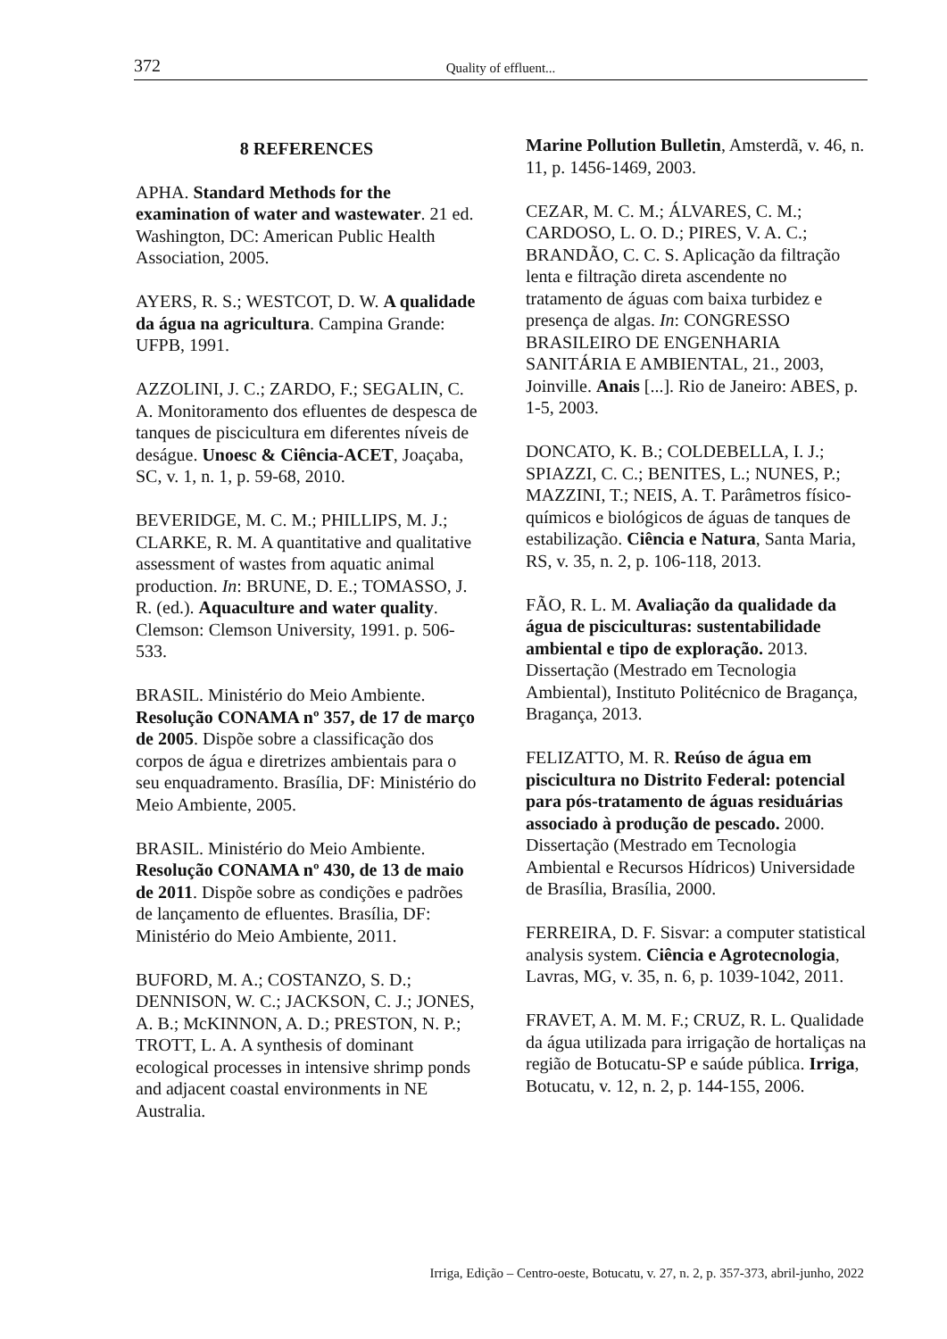372 Quality of effluent...
8 REFERENCES
APHA. Standard Methods for the examination of water and wastewater. 21 ed. Washington, DC: American Public Health Association, 2005.
AYERS, R. S.; WESTCOT, D. W. A qualidade da água na agricultura. Campina Grande: UFPB, 1991.
AZZOLINI, J. C.; ZARDO, F.; SEGALIN, C. A. Monitoramento dos efluentes de despesca de tanques de piscicultura em diferentes níveis de deságue. Unoesc & Ciência-ACET, Joaçaba, SC, v. 1, n. 1, p. 59-68, 2010.
BEVERIDGE, M. C. M.; PHILLIPS, M. J.; CLARKE, R. M. A quantitative and qualitative assessment of wastes from aquatic animal production. In: BRUNE, D. E.; TOMASSO, J. R. (ed.). Aquaculture and water quality. Clemson: Clemson University, 1991. p. 506-533.
BRASIL. Ministério do Meio Ambiente. Resolução CONAMA nº 357, de 17 de março de 2005. Dispõe sobre a classificação dos corpos de água e diretrizes ambientais para o seu enquadramento. Brasília, DF: Ministério do Meio Ambiente, 2005.
BRASIL. Ministério do Meio Ambiente. Resolução CONAMA nº 430, de 13 de maio de 2011. Dispõe sobre as condições e padrões de lançamento de efluentes. Brasília, DF: Ministério do Meio Ambiente, 2011.
BUFORD, M. A.; COSTANZO, S. D.; DENNISON, W. C.; JACKSON, C. J.; JONES, A. B.; McKINNON, A. D.; PRESTON, N. P.; TROTT, L. A. A synthesis of dominant ecological processes in intensive shrimp ponds and adjacent coastal environments in NE Australia.
Marine Pollution Bulletin, Amsterdã, v. 46, n. 11, p. 1456-1469, 2003.
CEZAR, M. C. M.; ÁLVARES, C. M.; CARDOSO, L. O. D.; PIRES, V. A. C.; BRANDÃO, C. C. S. Aplicação da filtração lenta e filtração direta ascendente no tratamento de águas com baixa turbidez e presença de algas. In: CONGRESSO BRASILEIRO DE ENGENHARIA SANITÁRIA E AMBIENTAL, 21., 2003, Joinville. Anais [...]. Rio de Janeiro: ABES, p. 1-5, 2003.
DONCATO, K. B.; COLDEBELLA, I. J.; SPIAZZI, C. C.; BENITES, L.; NUNES, P.; MAZZINI, T.; NEIS, A. T. Parâmetros físico-químicos e biológicos de águas de tanques de estabilização. Ciência e Natura, Santa Maria, RS, v. 35, n. 2, p. 106-118, 2013.
FÃO, R. L. M. Avaliação da qualidade da água de pisciculturas: sustentabilidade ambiental e tipo de exploração. 2013. Dissertação (Mestrado em Tecnologia Ambiental), Instituto Politécnico de Bragança, Bragança, 2013.
FELIZATTO, M. R. Reúso de água em piscicultura no Distrito Federal: potencial para pós-tratamento de águas residuárias associado à produção de pescado. 2000. Dissertação (Mestrado em Tecnologia Ambiental e Recursos Hídricos) Universidade de Brasília, Brasília, 2000.
FERREIRA, D. F. Sisvar: a computer statistical analysis system. Ciência e Agrotecnologia, Lavras, MG, v. 35, n. 6, p. 1039-1042, 2011.
FRAVET, A. M. M. F.; CRUZ, R. L. Qualidade da água utilizada para irrigação de hortaliças na região de Botucatu-SP e saúde pública. Irriga, Botucatu, v. 12, n. 2, p. 144-155, 2006.
Irriga, Edição – Centro-oeste, Botucatu, v. 27, n. 2, p. 357-373, abril-junho, 2022